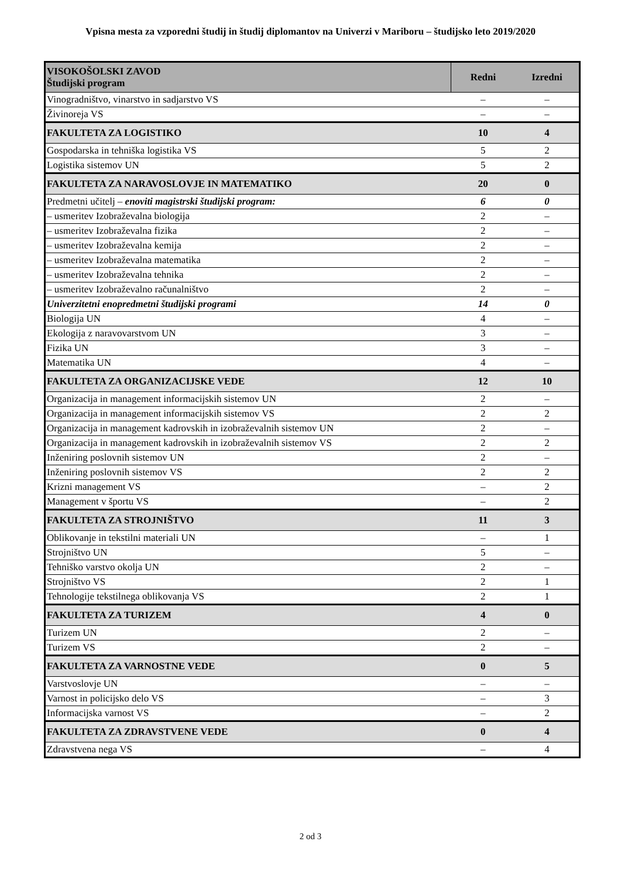Vpisna mesta za vzporedni študij in študij diplomantov na Univerzi v Mariboru – študijsko leto 2019/2020
| VISOKOŠOLSKI ZAVOD Študijski program | Redni | Izredni |
| --- | --- | --- |
| Vinogradništvo, vinarstvo in sadjarstvo VS | – | – |
| Živinoreja VS | – | – |
| FAKULTETA ZA LOGISTIKO | 10 | 4 |
| Gospodarska in tehniška logistika VS | 5 | 2 |
| Logistika sistemov UN | 5 | 2 |
| FAKULTETA ZA NARAVOSLOVJE IN MATEMATIKO | 20 | 0 |
| Predmetni učitelj – enoviti magistrski študijski program: | 6 | 0 |
| – usmeritev Izobraževalna biologija | 2 | – |
| – usmeritev Izobraževalna fizika | 2 | – |
| – usmeritev Izobraževalna kemija | 2 | – |
| – usmeritev Izobraževalna matematika | 2 | – |
| – usmeritev Izobraževalna tehnika | 2 | – |
| – usmeritev Izobraževalno računalništvo | 2 | – |
| Univerzitetni enopredmetni študijski programi | 14 | 0 |
| Biologija UN | 4 | – |
| Ekologija z naravovarstvom UN | 3 | – |
| Fizika UN | 3 | – |
| Matematika UN | 4 | – |
| FAKULTETA ZA ORGANIZACIJSKE VEDE | 12 | 10 |
| Organizacija in management informacijskih sistemov UN | 2 | – |
| Organizacija in management informacijskih sistemov VS | 2 | 2 |
| Organizacija in management kadrovskih in izobraževalnih sistemov UN | 2 | – |
| Organizacija in management kadrovskih in izobraževalnih sistemov VS | 2 | 2 |
| Inženiring poslovnih sistemov UN | 2 | – |
| Inženiring poslovnih sistemov VS | 2 | 2 |
| Krizni management VS | – | 2 |
| Management v športu VS | – | 2 |
| FAKULTETA ZA STROJNIŠTVO | 11 | 3 |
| Oblikovanje in tekstilni materiali UN | – | 1 |
| Strojništvo UN | 5 | – |
| Tehniško varstvo okolja UN | 2 | – |
| Strojništvo VS | 2 | 1 |
| Tehnologije tekstilnega oblikovanja VS | 2 | 1 |
| FAKULTETA ZA TURIZEM | 4 | 0 |
| Turizem UN | 2 | – |
| Turizem VS | 2 | – |
| FAKULTETA ZA VARNOSTNE VEDE | 0 | 5 |
| Varstvoslovje UN | – | – |
| Varnost in policijsko delo VS | – | 3 |
| Informacijska varnost VS | – | 2 |
| FAKULTETA ZA ZDRAVSTVENE VEDE | 0 | 4 |
| Zdravstvena nega VS | – | 4 |
2 od 3